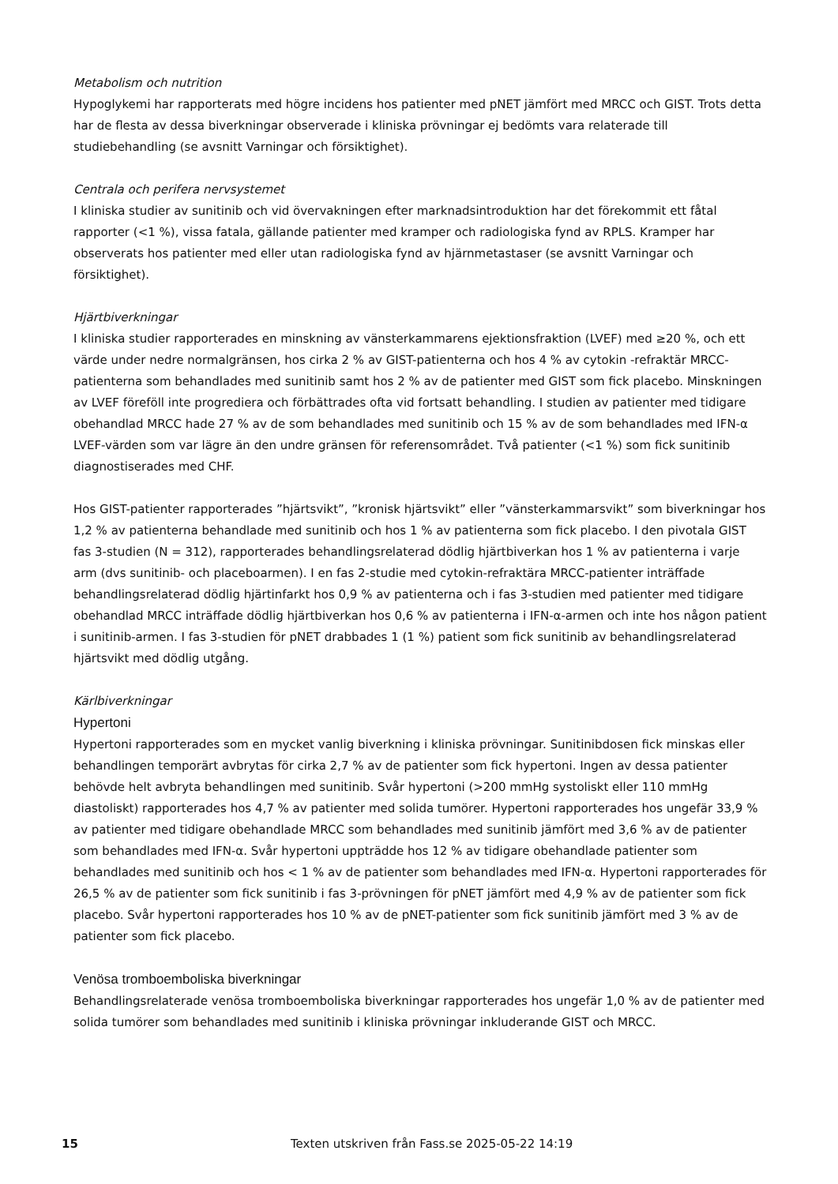Metabolism och nutrition
Hypoglykemi har rapporterats med högre incidens hos patienter med pNET jämfört med MRCC och GIST. Trots detta har de flesta av dessa biverkningar observerade i kliniska prövningar ej bedömts vara relaterade till studiebehandling (se avsnitt Varningar och försiktighet).
Centrala och perifera nervsystemet
I kliniska studier av sunitinib och vid övervakningen efter marknadsintroduktion har det förekommit ett fåtal rapporter (<1 %), vissa fatala, gällande patienter med kramper och radiologiska fynd av RPLS. Kramper har observerats hos patienter med eller utan radiologiska fynd av hjärnmetastaser (se avsnitt Varningar och försiktighet).
Hjärtbiverkningar
I kliniska studier rapporterades en minskning av vänsterkammarens ejektionsfraktion (LVEF) med ≥20 %, och ett värde under nedre normalgränsen, hos cirka 2 % av GIST-patienterna och hos 4 % av cytokin -refraktär MRCC-patienterna som behandlades med sunitinib samt hos 2 % av de patienter med GIST som fick placebo. Minskningen av LVEF föreföll inte progrediera och förbättrades ofta vid fortsatt behandling. I studien av patienter med tidigare obehandlad MRCC hade 27 % av de som behandlades med sunitinib och 15 % av de som behandlades med IFN-α LVEF-värden som var lägre än den undre gränsen för referensområdet. Två patienter (<1 %) som fick sunitinib diagnostiserades med CHF.
Hos GIST-patienter rapporterades ”hjärtsvikt”, ”kronisk hjärtsvikt” eller ”vänsterkammarsvikt” som biverkningar hos 1,2 % av patienterna behandlade med sunitinib och hos 1 % av patienterna som fick placebo. I den pivotala GIST fas 3-studien (N = 312), rapporterades behandlingsrelaterad dödlig hjärtbiverkan hos 1 % av patienterna i varje arm (dvs sunitinib- och placeboarmen). I en fas 2-studie med cytokin-refraktära MRCC-patienter inträffade behandlingsrelaterad dödlig hjärtinfarkt hos 0,9 % av patienterna och i fas 3-studien med patienter med tidigare obehandlad MRCC inträffade dödlig hjärtbiverkan hos 0,6 % av patienterna i IFN-α-armen och inte hos någon patient i sunitinib-armen. I fas 3-studien för pNET drabbades 1 (1 %) patient som fick sunitinib av behandlingsrelaterad hjärtsvikt med dödlig utgång.
Kärlbiverkningar
Hypertoni
Hypertoni rapporterades som en mycket vanlig biverkning i kliniska prövningar. Sunitinibdosen fick minskas eller behandlingen temporärt avbrytas för cirka 2,7 % av de patienter som fick hypertoni. Ingen av dessa patienter behövde helt avbryta behandlingen med sunitinib. Svår hypertoni (>200 mmHg systoliskt eller 110 mmHg diastoliskt) rapporterades hos 4,7 % av patienter med solida tumörer. Hypertoni rapporterades hos ungefär 33,9 % av patienter med tidigare obehandlade MRCC som behandlades med sunitinib jämfört med 3,6 % av de patienter som behandlades med IFN-α. Svår hypertoni uppträdde hos 12 % av tidigare obehandlade patienter som behandlades med sunitinib och hos < 1 % av de patienter som behandlades med IFN-α. Hypertoni rapporterades för 26,5 % av de patienter som fick sunitinib i fas 3-prövningen för pNET jämfört med 4,9 % av de patienter som fick placebo. Svår hypertoni rapporterades hos 10 % av de pNET-patienter som fick sunitinib jämfört med 3 % av de patienter som fick placebo.
Venösa tromboemboliska biverkningar
Behandlingsrelaterade venösa tromboemboliska biverkningar rapporterades hos ungefär 1,0 % av de patienter med solida tumörer som behandlades med sunitinib i kliniska prövningar inkluderande GIST och MRCC.
15 Texten utskriven från Fass.se 2025-05-22 14:19